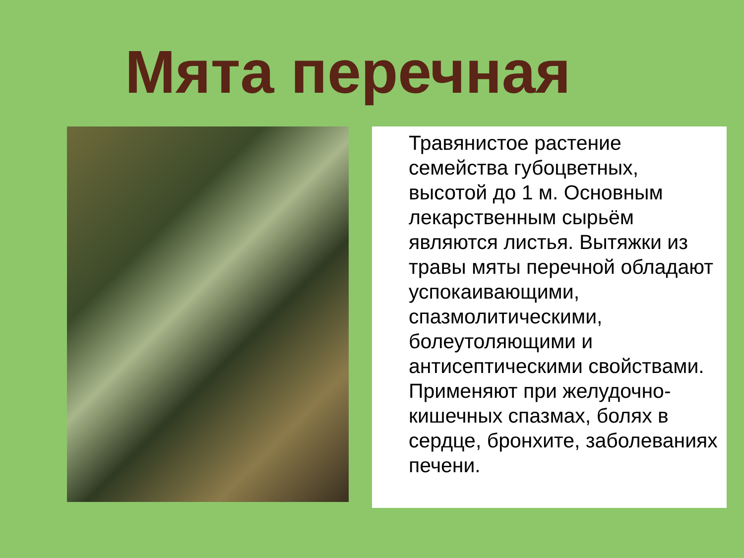Мята перечная
Травянистое растение семейства губоцветных, высотой до 1 м. Основным лекарственным сырьём являются листья. Вытяжки из травы мяты перечной обладают успокаивающими, спазмолитическими, болеутоляющими и антисептическими свойствами. Применяют при желудочно-кишечных спазмах, болях в сердце, бронхите, заболеваниях печени.